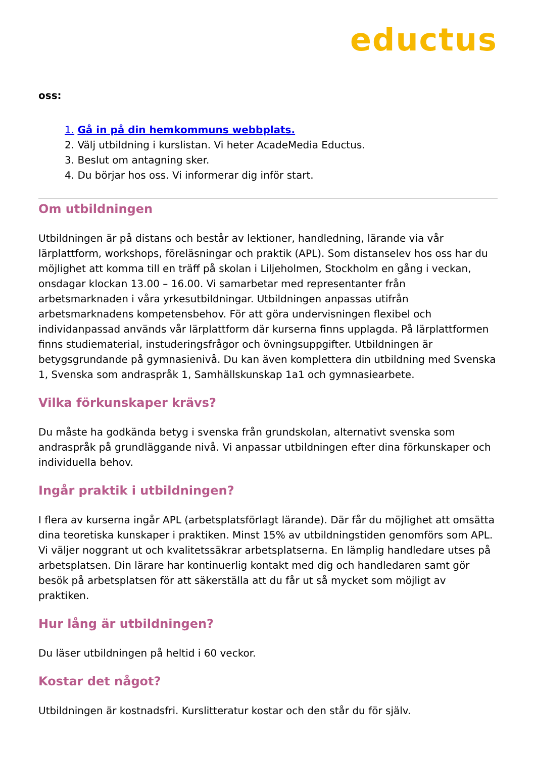eductus
oss:
1. Gå in på din hemkommuns webbplats.
2. Välj utbildning i kurslistan. Vi heter AcadeMedia Eductus.
3. Beslut om antagning sker.
4. Du börjar hos oss. Vi informerar dig inför start.
Om utbildningen
Utbildningen är på distans och består av lektioner, handledning, lärande via vår lärplattform, workshops, föreläsningar och praktik (APL). Som distanselev hos oss har du möjlighet att komma till en träff på skolan i Liljeholmen, Stockholm en gång i veckan, onsdagar klockan 13.00 – 16.00. Vi samarbetar med representanter från arbetsmarknaden i våra yrkesutbildningar. Utbildningen anpassas utifrån arbetsmarknadens kompetensbehov. För att göra undervisningen flexibel och individanpassad används vår lärplattform där kurserna finns upplagda. På lärplattformen finns studiematerial, instuderingsfrågor och övningsuppgifter. Utbildningen är betygsgrundande på gymnasienivå. Du kan även komplettera din utbildning med Svenska 1, Svenska som andraspråk 1, Samhällskunskap 1a1 och gymnasiearbete.
Vilka förkunskaper krävs?
Du måste ha godkända betyg i svenska från grundskolan, alternativt svenska som andraspråk på grundläggande nivå. Vi anpassar utbildningen efter dina förkunskaper och individuella behov.
Ingår praktik i utbildningen?
I flera av kurserna ingår APL (arbetsplatsförlagt lärande). Där får du möjlighet att omsätta dina teoretiska kunskaper i praktiken. Minst 15% av utbildningstiden genomförs som APL. Vi väljer noggrant ut och kvalitetssäkrar arbetsplatserna. En lämplig handledare utses på arbetsplatsen. Din lärare har kontinuerlig kontakt med dig och handledaren samt gör besök på arbetsplatsen för att säkerställa att du får ut så mycket som möjligt av praktiken.
Hur lång är utbildningen?
Du läser utbildningen på heltid i 60 veckor.
Kostar det något?
Utbildningen är kostnadsfri. Kurslitteratur kostar och den står du för själv.